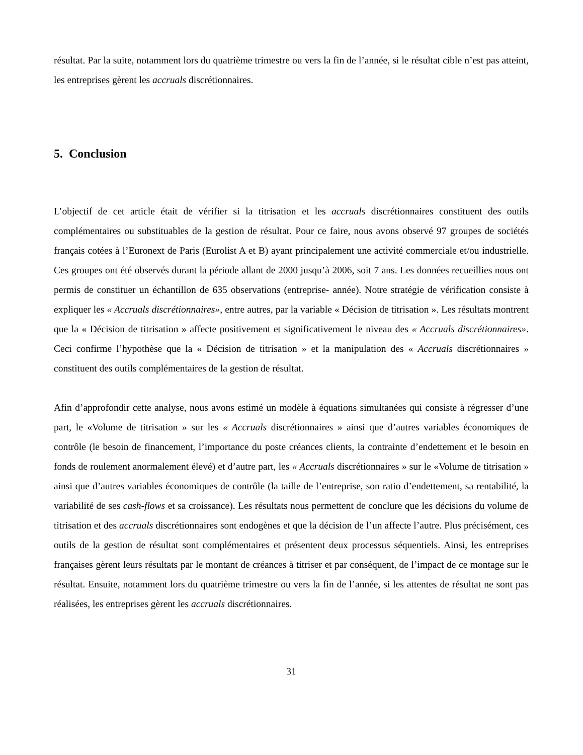résultat. Par la suite, notamment lors du quatrième trimestre ou vers la fin de l’année, si le résultat cible n’est pas atteint, les entreprises gèrent les accruals discrétionnaires.
5. Conclusion
L’objectif de cet article était de vérifier si la titrisation et les accruals discrétionnaires constituent des outils complémentaires ou substituables de la gestion de résultat. Pour ce faire, nous avons observé 97 groupes de sociétés français cotées à l’Euronext de Paris (Eurolist A et B) ayant principalement une activité commerciale et/ou industrielle. Ces groupes ont été observés durant la période allant de 2000 jusqu’à 2006, soit 7 ans. Les données recueillies nous ont permis de constituer un échantillon de 635 observations (entreprise- année). Notre stratégie de vérification consiste à expliquer les « Accruals discrétionnaires», entre autres, par la variable « Décision de titrisation ». Les résultats montrent que la « Décision de titrisation » affecte positivement et significativement le niveau des « Accruals discrétionnaires». Ceci confirme l’hypothèse que la « Décision de titrisation » et la manipulation des « Accruals discrétionnaires » constituent des outils complémentaires de la gestion de résultat.
Afin d’approfondir cette analyse, nous avons estimé un modèle à équations simultanées qui consiste à régresser d’une part, le «Volume de titrisation » sur les « Accruals discrétionnaires » ainsi que d’autres variables économiques de contrôle (le besoin de financement, l’importance du poste créances clients, la contrainte d’endettement et le besoin en fonds de roulement anormalement élevé) et d’autre part, les « Accruals discrétionnaires » sur le «Volume de titrisation » ainsi que d’autres variables économiques de contrôle (la taille de l’entreprise, son ratio d’endettement, sa rentabilité, la variabilité de ses cash-flows et sa croissance). Les résultats nous permettent de conclure que les décisions du volume de titrisation et des accruals discrétionnaires sont endogènes et que la décision de l’un affecte l’autre. Plus précisément, ces outils de la gestion de résultat sont complémentaires et présentent deux processus séquentiels. Ainsi, les entreprises françaises gèrent leurs résultats par le montant de créances à titriser et par conséquent, de l’impact de ce montage sur le résultat. Ensuite, notamment lors du quatrième trimestre ou vers la fin de l’année, si les attentes de résultat ne sont pas réalisées, les entreprises gèrent les accruals discrétionnaires.
31